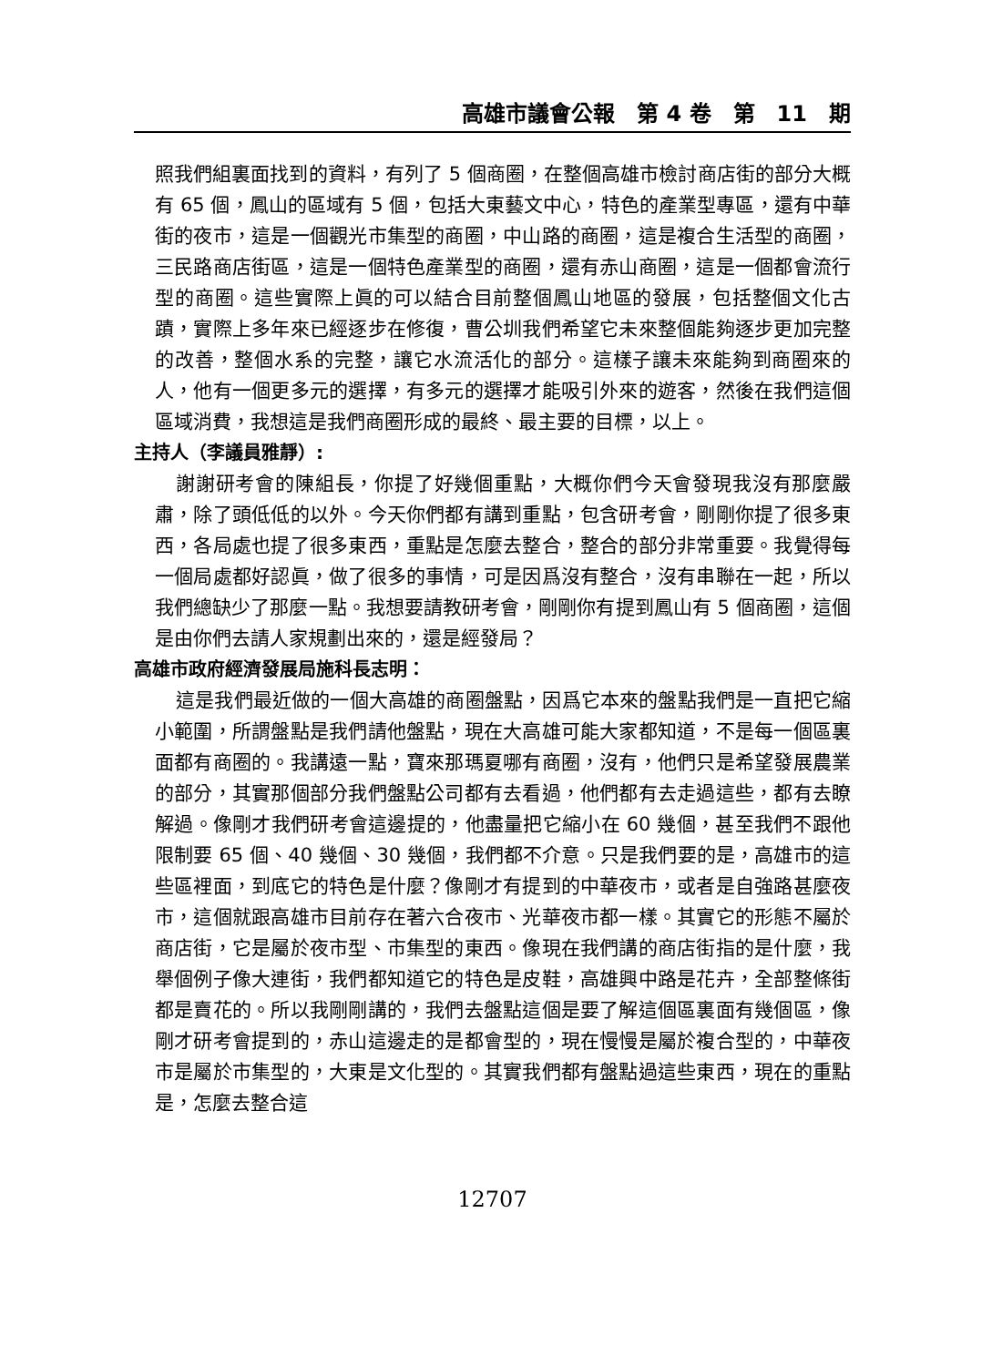高雄市議會公報　第 4 卷　第　11　期
照我們組裏面找到的資料，有列了 5 個商圈，在整個高雄市檢討商店街的部分大概有 65 個，鳳山的區域有 5 個，包括大東藝文中心，特色的產業型專區，還有中華街的夜市，這是一個觀光市集型的商圈，中山路的商圈，這是複合生活型的商圈，三民路商店街區，這是一個特色產業型的商圈，還有赤山商圈，這是一個都會流行型的商圈。這些實際上眞的可以結合目前整個鳳山地區的發展，包括整個文化古蹟，實際上多年來已經逐步在修復，曹公圳我們希望它未來整個能夠逐步更加完整的改善，整個水系的完整，讓它水流活化的部分。這樣子讓未來能夠到商圈來的人，他有一個更多元的選擇，有多元的選擇才能吸引外來的遊客，然後在我們這個區域消費，我想這是我們商圈形成的最終、最主要的目標，以上。
主持人（李議員雅靜）:
謝謝研考會的陳組長，你提了好幾個重點，大概你們今天會發現我沒有那麼嚴肅，除了頭低低的以外。今天你們都有講到重點，包含研考會，剛剛你提了很多東西，各局處也提了很多東西，重點是怎麼去整合，整合的部分非常重要。我覺得每一個局處都好認眞，做了很多的事情，可是因爲沒有整合，沒有串聯在一起，所以我們總缺少了那麼一點。我想要請教研考會，剛剛你有提到鳳山有 5 個商圈，這個是由你們去請人家規劃出來的，還是經發局？
高雄市政府經濟發展局施科長志明：
這是我們最近做的一個大高雄的商圈盤點，因爲它本來的盤點我們是一直把它縮小範圍，所謂盤點是我們請他盤點，現在大高雄可能大家都知道，不是每一個區裏面都有商圈的。我講遠一點，寶來那瑪夏哪有商圈，沒有，他們只是希望發展農業的部分，其實那個部分我們盤點公司都有去看過，他們都有去走過這些，都有去瞭解過。像剛才我們研考會這邊提的，他盡量把它縮小在 60 幾個，甚至我們不跟他限制要 65 個、40 幾個、30 幾個，我們都不介意。只是我們要的是，高雄市的這些區裡面，到底它的特色是什麼？像剛才有提到的中華夜市，或者是自強路甚麼夜市，這個就跟高雄市目前存在著六合夜市、光華夜市都一樣。其實它的形態不屬於商店街，它是屬於夜市型、市集型的東西。像現在我們講的商店街指的是什麼，我舉個例子像大連街，我們都知道它的特色是皮鞋，高雄興中路是花卉，全部整條街都是賣花的。所以我剛剛講的，我們去盤點這個是要了解這個區裏面有幾個區，像剛才研考會提到的，赤山這邊走的是都會型的，現在慢慢是屬於複合型的，中華夜市是屬於市集型的，大東是文化型的。其實我們都有盤點過這些東西，現在的重點是，怎麼去整合這
12707